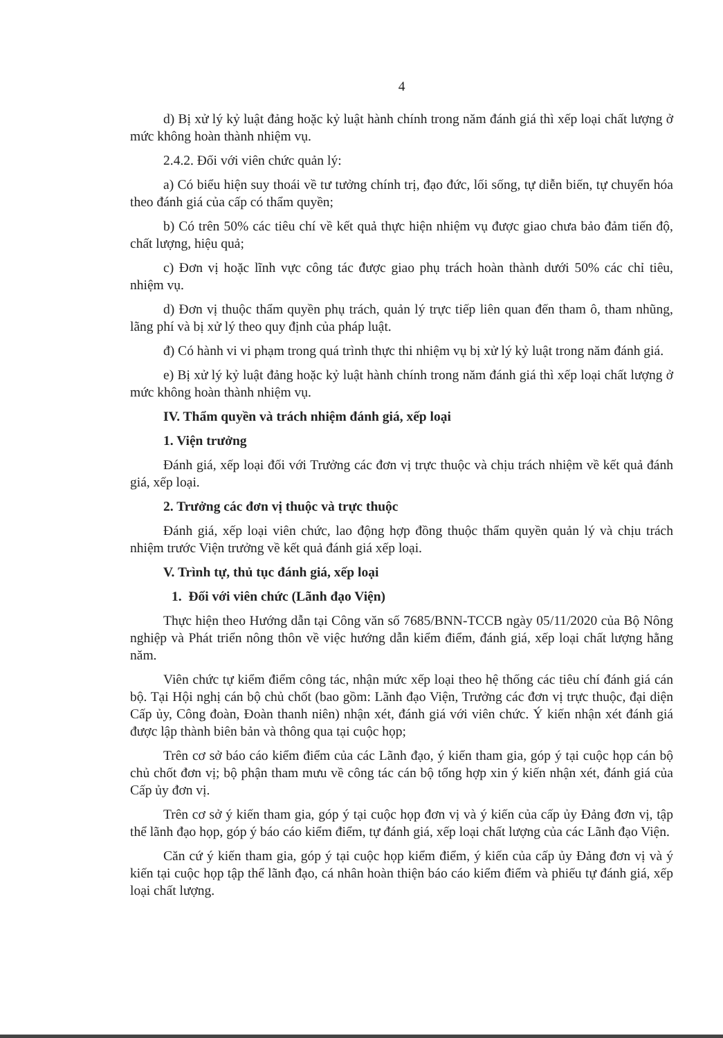4
d) Bị xử lý kỷ luật đảng hoặc kỷ luật hành chính trong năm đánh giá thì xếp loại chất lượng ở mức không hoàn thành nhiệm vụ.
2.4.2. Đối với viên chức quản lý:
a) Có biểu hiện suy thoái về tư tưởng chính trị, đạo đức, lối sống, tự diễn biến, tự chuyển hóa theo đánh giá của cấp có thẩm quyền;
b) Có trên 50% các tiêu chí về kết quả thực hiện nhiệm vụ được giao chưa bảo đảm tiến độ, chất lượng, hiệu quả;
c) Đơn vị hoặc lĩnh vực công tác được giao phụ trách hoàn thành dưới 50% các chỉ tiêu, nhiệm vụ.
d) Đơn vị thuộc thẩm quyền phụ trách, quản lý trực tiếp liên quan đến tham ô, tham nhũng, lãng phí và bị xử lý theo quy định của pháp luật.
đ) Có hành vi vi phạm trong quá trình thực thi nhiệm vụ bị xử lý kỷ luật trong năm đánh giá.
e) Bị xử lý kỷ luật đảng hoặc kỷ luật hành chính trong năm đánh giá thì xếp loại chất lượng ở mức không hoàn thành nhiệm vụ.
IV. Thẩm quyền và trách nhiệm đánh giá, xếp loại
1. Viện trưởng
Đánh giá, xếp loại đối với Trưởng các đơn vị trực thuộc và chịu trách nhiệm về kết quả đánh giá, xếp loại.
2. Trưởng các đơn vị thuộc và trực thuộc
Đánh giá, xếp loại viên chức, lao động hợp đồng thuộc thẩm quyền quản lý và chịu trách nhiệm trước Viện trưởng về kết quả đánh giá xếp loại.
V. Trình tự, thủ tục đánh giá, xếp loại
1. Đối với viên chức (Lãnh đạo Viện)
Thực hiện theo Hướng dẫn tại Công văn số 7685/BNN-TCCB ngày 05/11/2020 của Bộ Nông nghiệp và Phát triển nông thôn về việc hướng dẫn kiểm điểm, đánh giá, xếp loại chất lượng hằng năm.
Viên chức tự kiểm điểm công tác, nhận mức xếp loại theo hệ thống các tiêu chí đánh giá cán bộ. Tại Hội nghị cán bộ chủ chốt (bao gồm: Lãnh đạo Viện, Trưởng các đơn vị trực thuộc, đại diện Cấp ủy, Công đoàn, Đoàn thanh niên) nhận xét, đánh giá với viên chức. Ý kiến nhận xét đánh giá được lập thành biên bản và thông qua tại cuộc họp;
Trên cơ sở báo cáo kiểm điểm của các Lãnh đạo, ý kiến tham gia, góp ý tại cuộc họp cán bộ chủ chốt đơn vị; bộ phận tham mưu về công tác cán bộ tổng hợp xin ý kiến nhận xét, đánh giá của Cấp ủy đơn vị.
Trên cơ sở ý kiến tham gia, góp ý tại cuộc họp đơn vị và ý kiến của cấp ủy Đảng đơn vị, tập thể lãnh đạo họp, góp ý báo cáo kiểm điểm, tự đánh giá, xếp loại chất lượng của các Lãnh đạo Viện.
Căn cứ ý kiến tham gia, góp ý tại cuộc họp kiểm điểm, ý kiến của cấp ủy Đảng đơn vị và ý kiến tại cuộc họp tập thể lãnh đạo, cá nhân hoàn thiện báo cáo kiểm điểm và phiếu tự đánh giá, xếp loại chất lượng.